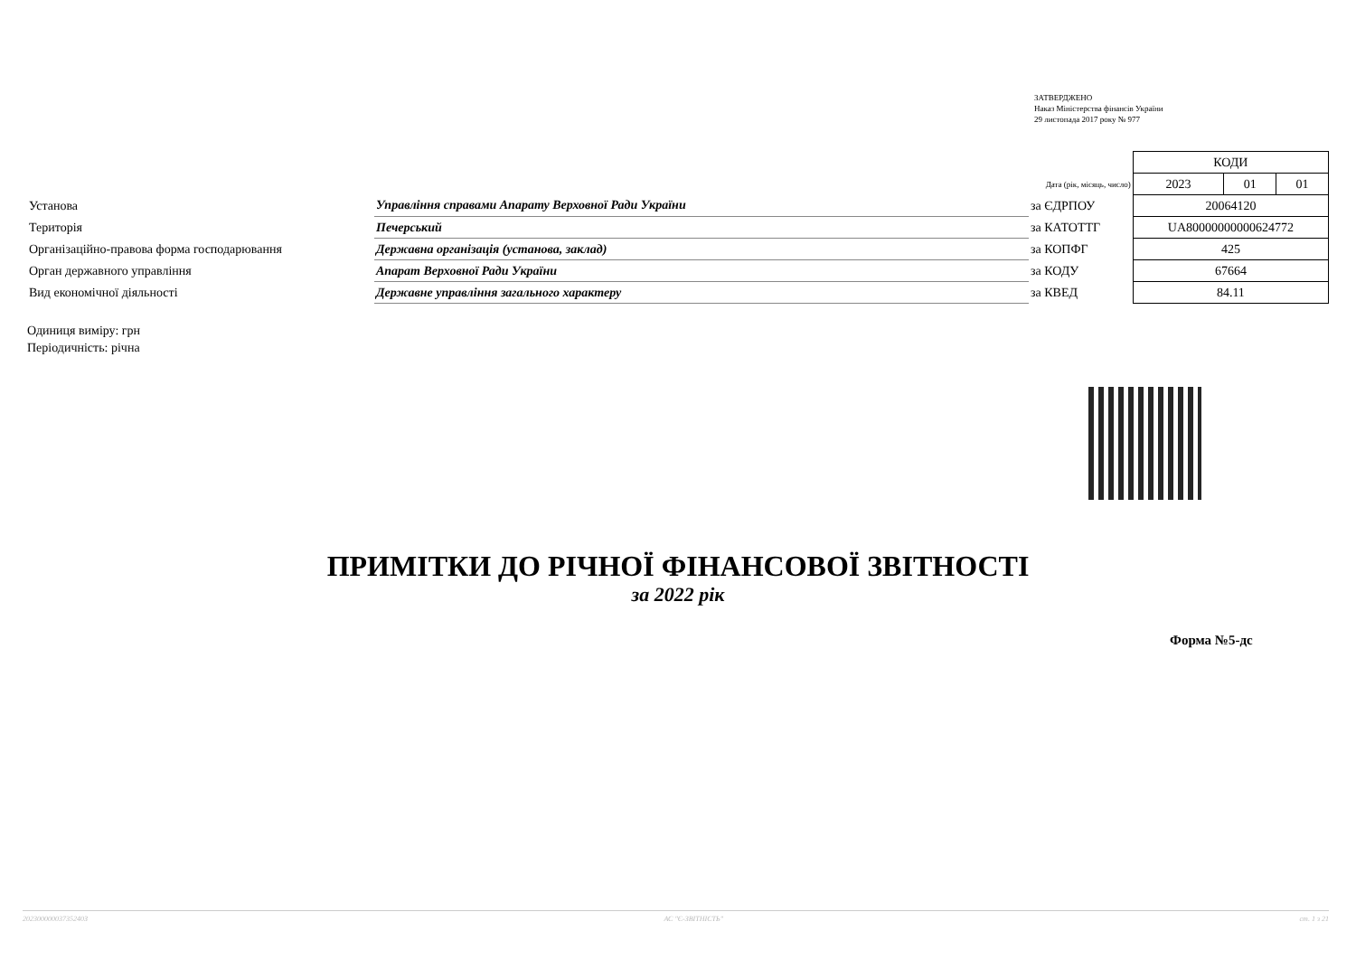ЗАТВЕРДЖЕНО
Наказ Міністерства фінансів України
29 листопада 2017 року № 977
| | | | КОДИ | | |
| | | Дата (рік, місяць, число) | 2023 | 01 | 01 |
| Установа | Управління справами Апарату Верховної Ради України | за ЄДРПОУ | 20064120 | | |
| Територія | Печерський | за КАТОТТГ | UA80000000000624772 | | |
| Організаційно-правова форма господарювання | Державна організація (установа, заклад) | за КОПФГ | 425 | | |
| Орган державного управління | Апарат Верховної Ради України | за КОДУ | 67664 | | |
| Вид економічної діяльності | Державне управління загального характеру | за КВЕД | 84.11 | | |
Одиниця виміру: грн
Періодичність: річна
ПРИМІТКИ ДО РІЧНОЇ ФІНАНСОВОЇ ЗВІТНОСТІ
за 2022 рік
Форма №5-дс
20230000003735240З АС "Є-ЗВІТНІСТЬ" ст. 1 з 21